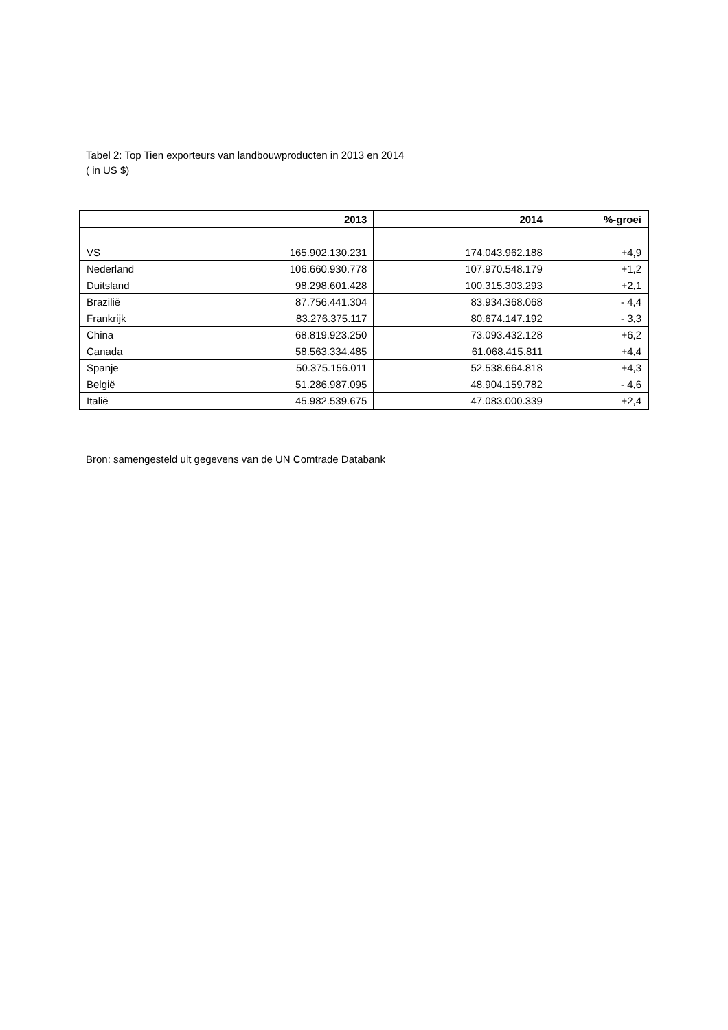Tabel 2: Top Tien exporteurs van landbouwproducten in 2013 en 2014
( in US $)
| | 2013 | 2014 | %-groei |
| --- | --- | --- | --- |
| VS | 165.902.130.231 | 174.043.962.188 | +4,9 |
| Nederland | 106.660.930.778 | 107.970.548.179 | +1,2 |
| Duitsland | 98.298.601.428 | 100.315.303.293 | +2,1 |
| Brazilië | 87.756.441.304 | 83.934.368.068 | - 4,4 |
| Frankrijk | 83.276.375.117 | 80.674.147.192 | - 3,3 |
| China | 68.819.923.250 | 73.093.432.128 | +6,2 |
| Canada | 58.563.334.485 | 61.068.415.811 | +4,4 |
| Spanje | 50.375.156.011 | 52.538.664.818 | +4,3 |
| België | 51.286.987.095 | 48.904.159.782 | - 4,6 |
| Italië | 45.982.539.675 | 47.083.000.339 | +2,4 |
Bron: samengesteld uit gegevens van de UN Comtrade Databank